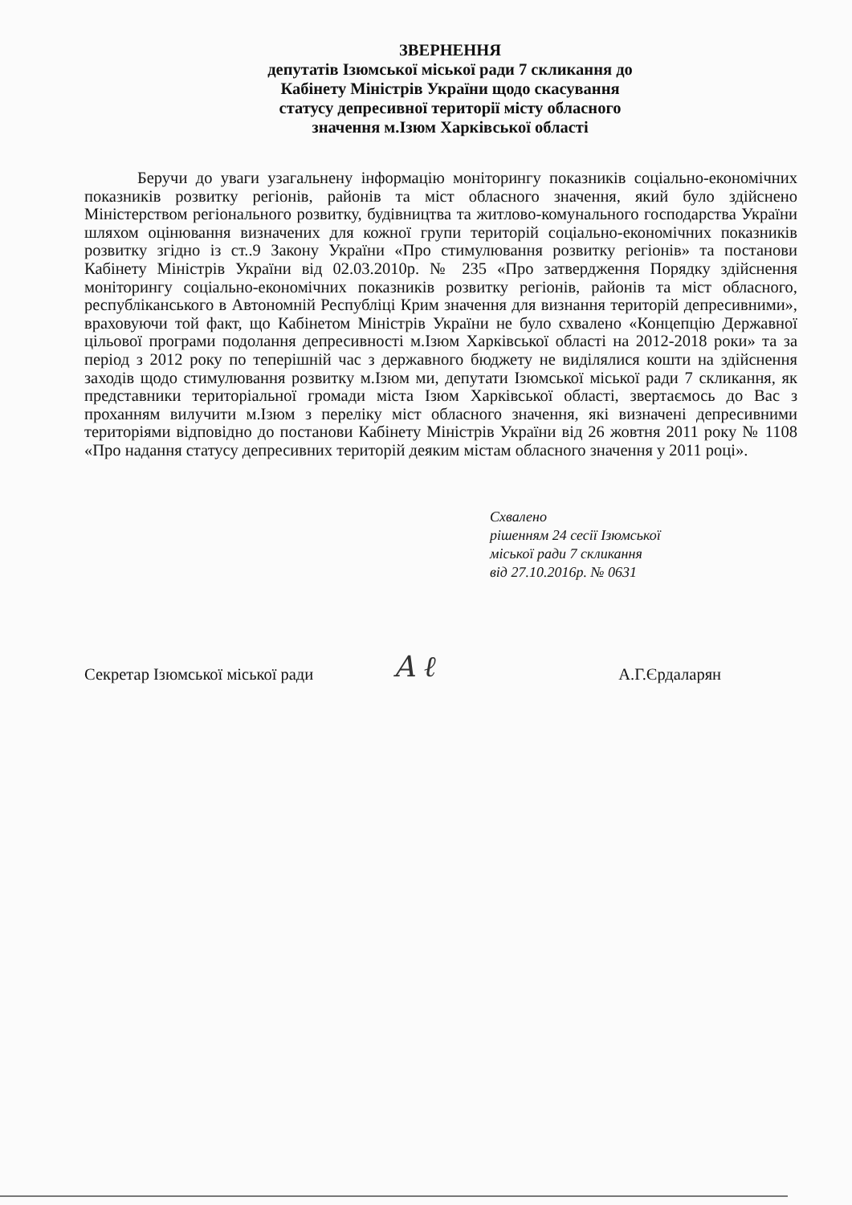ЗВЕРНЕННЯ
депутатів Ізюмської міської ради 7 скликання до
Кабінету Міністрів України щодо скасування
статусу депресивної території міcту обласного
значення м.Ізюм Харківської області
Беручи до уваги узагальнену інформацію моніторингу показників соціально-економічних показників розвитку регіонів, районів та міст обласного значення, який було здійснено Міністерством регіонального розвитку, будівництва та житлово-комунального господарства України шляхом оцінювання визначених для кожної групи територій соціально-економічних показників розвитку згідно із ст..9 Закону України «Про стимулювання розвитку регіонів» та постанови Кабінету Міністрів України від 02.03.2010р. № 235 «Про затвердження Порядку здійснення моніторингу соціально-економічних показників розвитку регіонів, районів та міст обласного, республіканського в Автономній Республіці Крим значення для визнання територій депресивними», враховуючи той факт, що Кабінетом Міністрів України не було схвалено «Концепцію Державної цільової програми подолання депресивності м.Ізюм Харківської області на 2012-2018 роки» та за період з 2012 року по теперішній час з державного бюджету не виділялися кошти на здійснення заходів щодо стимулювання розвитку м.Ізюм ми, депутати Ізюмської міської ради 7 скликання, як представники територіальної громади міста Ізюм Харківської області, звертаємось до Вас з проханням вилучити м.Ізюм з переліку міст обласного значення, які визначені депресивними територіями відповідно до постанови Кабінету Міністрів України від 26 жовтня 2011 року № 1108 «Про надання статусу депресивних територій деяким містам обласного значення у 2011 році».
Схвалено
рішенням 24 сесії Ізюмської
міської ради 7 скликання
від 27.10.2016р. № 0631
Секретар Ізюмської міської ради A ℓ А.Г.Єрдаларян